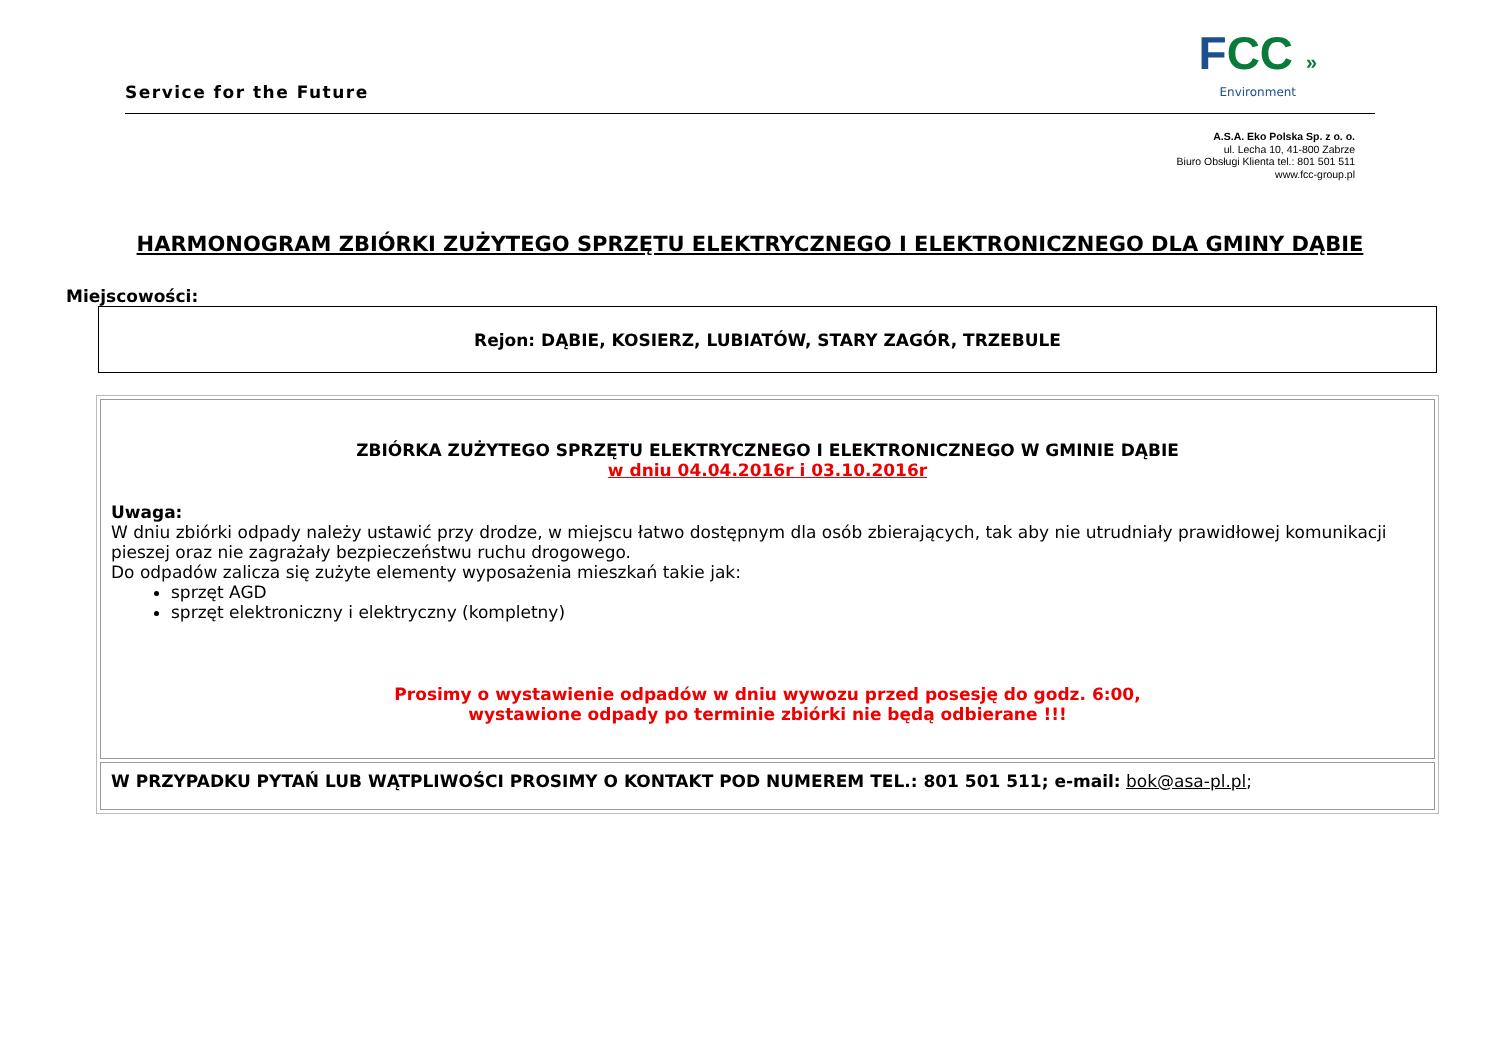Service for the Future
FCC »
Environment
A.S.A. Eko Polska Sp. z o. o.
ul. Lecha 10, 41-800 Zabrze
Biuro Obsługi Klienta tel.: 801 501 511
www.fcc-group.pl
HARMONOGRAM ZBIÓRKI ZUŻYTEGO SPRZĘTU ELEKTRYCZNEGO I ELEKTRONICZNEGO DLA GMINY DĄBIE
Miejscowości:
Rejon: DĄBIE, KOSIERZ, LUBIATÓW, STARY ZAGÓR, TRZEBULE
| ZBIÓRKA ZUŻYTEGO SPRZĘTU ELEKTRYCZNEGO I ELEKTRONICZNEGO W GMINIE DĄBIE w dniu 04.04.2016r i 03.10.2016r Uwaga: W dniu zbiórki odpady należy ustawić przy drodze, w miejscu łatwo dostępnym dla osób zbierających, tak aby nie utrudniały prawidłowej komunikacji pieszej oraz nie zagrażały bezpieczeństwu ruchu drogowego. Do odpadów zalicza się zużyte elementy wyposażenia mieszkań takie jak: sprzęt AGD sprzęt elektroniczny i elektryczny (kompletny) Prosimy o wystawienie odpadów w dniu wywozu przed posesję do godz. 6:00, wystawione odpady po terminie zbiórki nie będą odbierane !!! |
| W PRZYPADKU PYTAŃ LUB WĄTPLIWOŚCI PROSIMY O KONTAKT POD NUMEREM TEL.: 801 501 511; e-mail: bok@asa-pl.pl ; |